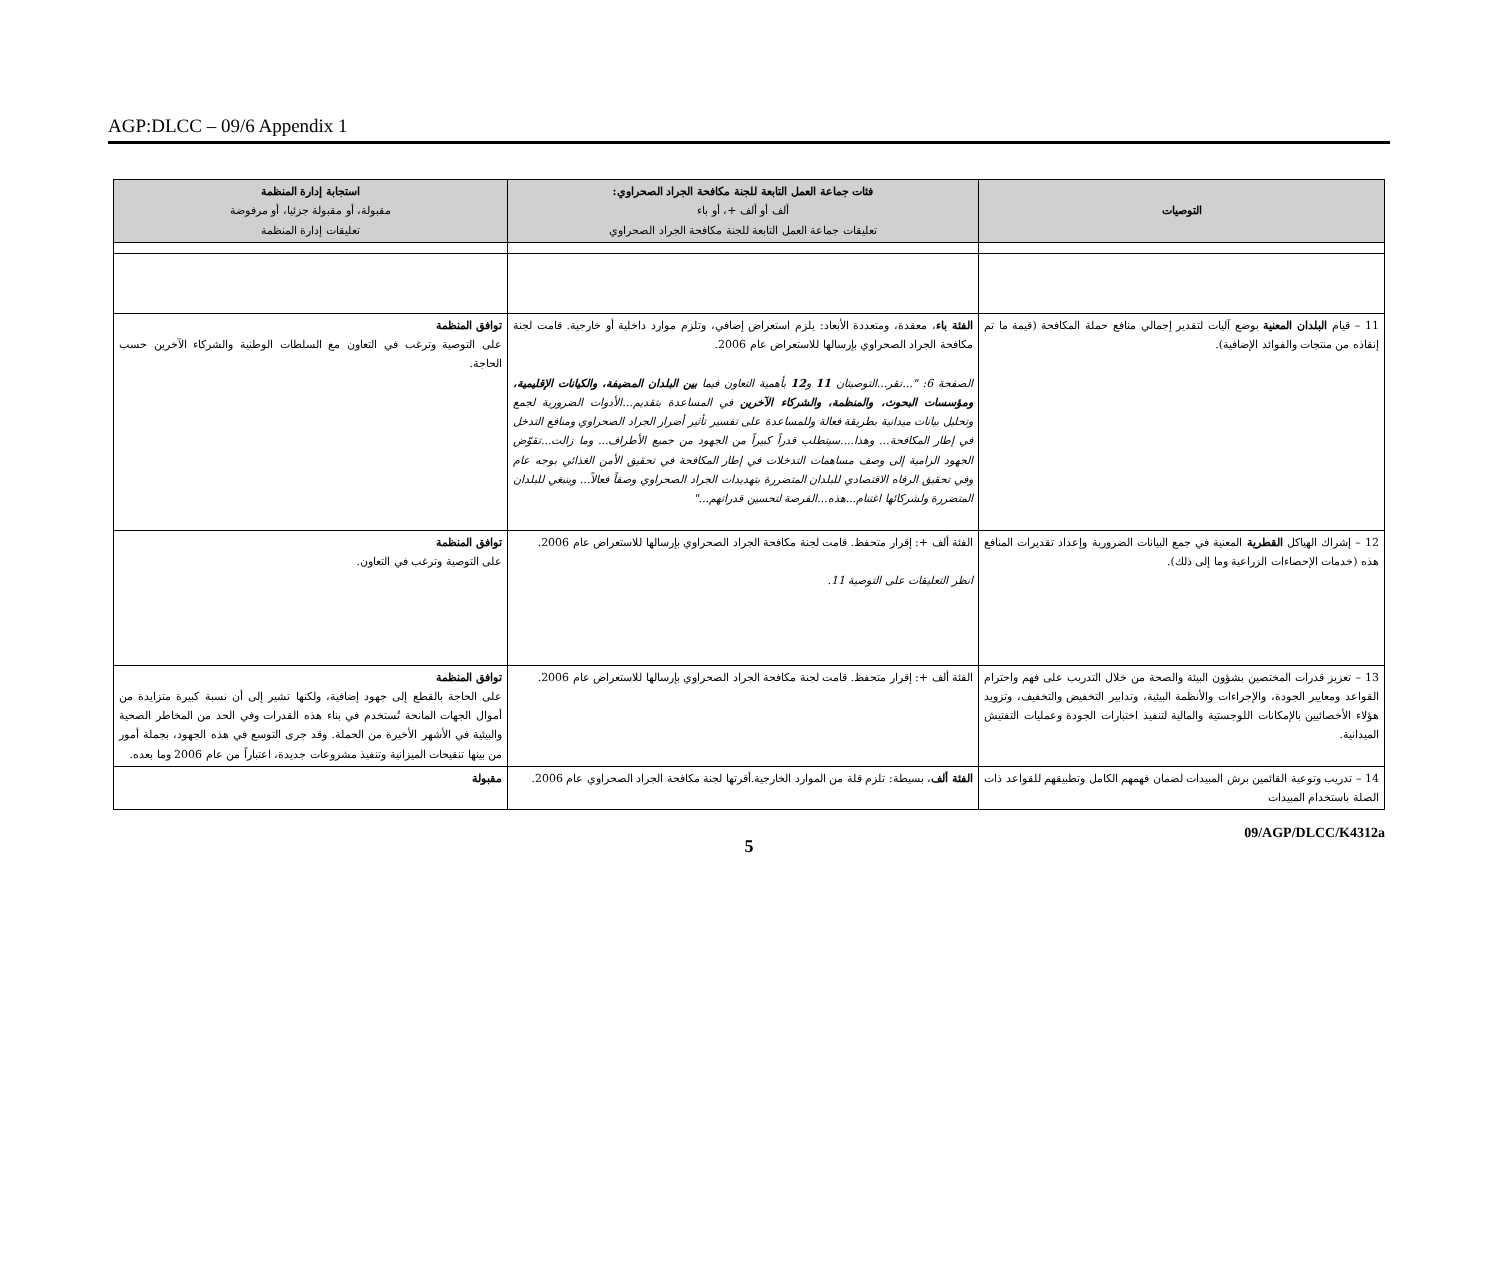AGP:DLCC – 09/6 Appendix 1
| التوصيات | فئات جماعة العمل التابعة للجنة مكافحة الجراد الصحراوي: ألف أو ألف +، أو باء تعليقات جماعة العمل التابعة للجنة مكافحة الجراد الصحراوي | استجابة إدارة المنظمة مقبولة، أو مقبولة جزئيا، أو مرفوضة تعليقات إدارة المنظمة |
| --- | --- | --- |
| 11 – قيام البلدان المعنية بوضع آليات لتقدير إجمالي منافع حملة المكافحة (قيمة ما تم إنقاذه من منتجات والفوائد الإضافية). | الفئة باء ، معقدة، ومتعددة الأبعاد: يلزم استعراض إضافي، وتلزم موارد داخلية أو خارجية. قامت لجنة مكافحة الجراد الصحراوي بإرسالها للاستعراض عام 2006. الصفحة 6: "...تقر...التوصيتان 11 و 12 بأهمية التعاون فيما بين البلدان المضيفة، والكيانات الإقليمية، ومؤسسات البحوث، والمنظمة، والشركاء الآخرين في المساعدة بتقديم...الأدوات الضرورية لجمع وتحليل بيانات ميدانية بطريقة فعالة وللمساعدة على تفسير تأثير أضرار الجراد الصحراوي ومنافع التدخل في إطار المكافحة... وهذا....سيتطلب قدراً كبيراً من الجهود من جميع الأطراف... وما زالت...تقوّض الجهود الرامية إلى وصف مساهمات التدخلات في إطار المكافحة في تحقيق الأمن الغذائي بوجه عام وفي تحقيق الرفاه الاقتصادي للبلدان المتضررة بتهديدات الجراد الصحراوي وصفاً فعالاً... وينبغي للبلدان المتضررة ولشركائها اغتنام...هذه...الفرصة لتحسين قدراتهم..." | توافق المنظمة على التوصية وترغب في التعاون مع السلطات الوطنية والشركاء الآخرين حسب الحاجة. |
| 12 – إشراك الهياكل القطرية المعنية في جمع البيانات الضرورية وإعداد تقديرات المنافع هذه (خدمات الإحصاءات الزراعية وما إلى ذلك). | الفئة ألف +: إقرار متحفظ. قامت لجنة مكافحة الجراد الصحراوي بإرسالها للاستعراض عام 2006. انظر التعليقات على التوصية 11. | توافق المنظمة على التوصية وترغب في التعاون. |
| 13 – تعزيز قدرات المختصين بشؤون البيئة والصحة من خلال التدريب على فهم واحترام القواعد ومعايير الجودة، والإجراءات والأنظمة البيئية، وتدابير التخفيض والتخفيف، وتزويد هؤلاء الأخصائيين بالإمكانات اللوجستية والمالية لتنفيذ اختبارات الجودة وعمليات التفتيش الميدانية. | الفئة ألف +: إقرار متحفظ. قامت لجنة مكافحة الجراد الصحراوي بإرسالها للاستعراض عام 2006. | توافق المنظمة على الحاجة بالقطع إلى جهود إضافية، ولكنها تشير إلى أن نسبة كبيرة متزايدة من أموال الجهات المانحة تُستخدم في بناء هذه القدرات وفي الحد من المخاطر الصحية والبيئية في الأشهر الأخيرة من الحملة. وقد جرى التوسع في هذه الجهود، بجملة أمور من بينها تنقيحات الميزانية وتنفيذ مشروعات جديدة، اعتباراً من عام 2006 وما بعده. |
| 14 – تدريب وتوعية القائمين برش المبيدات لضمان فهمهم الكامل وتطبيقهم للقواعد ذات الصلة باستخدام المبيدات | الفئة ألف ، بسيطة: تلزم قلة من الموارد الخارجية.أقرتها لجنة مكافحة الجراد الصحراوي عام 2006. | مقبولة |
09/AGP/DLCC/K4312a
5